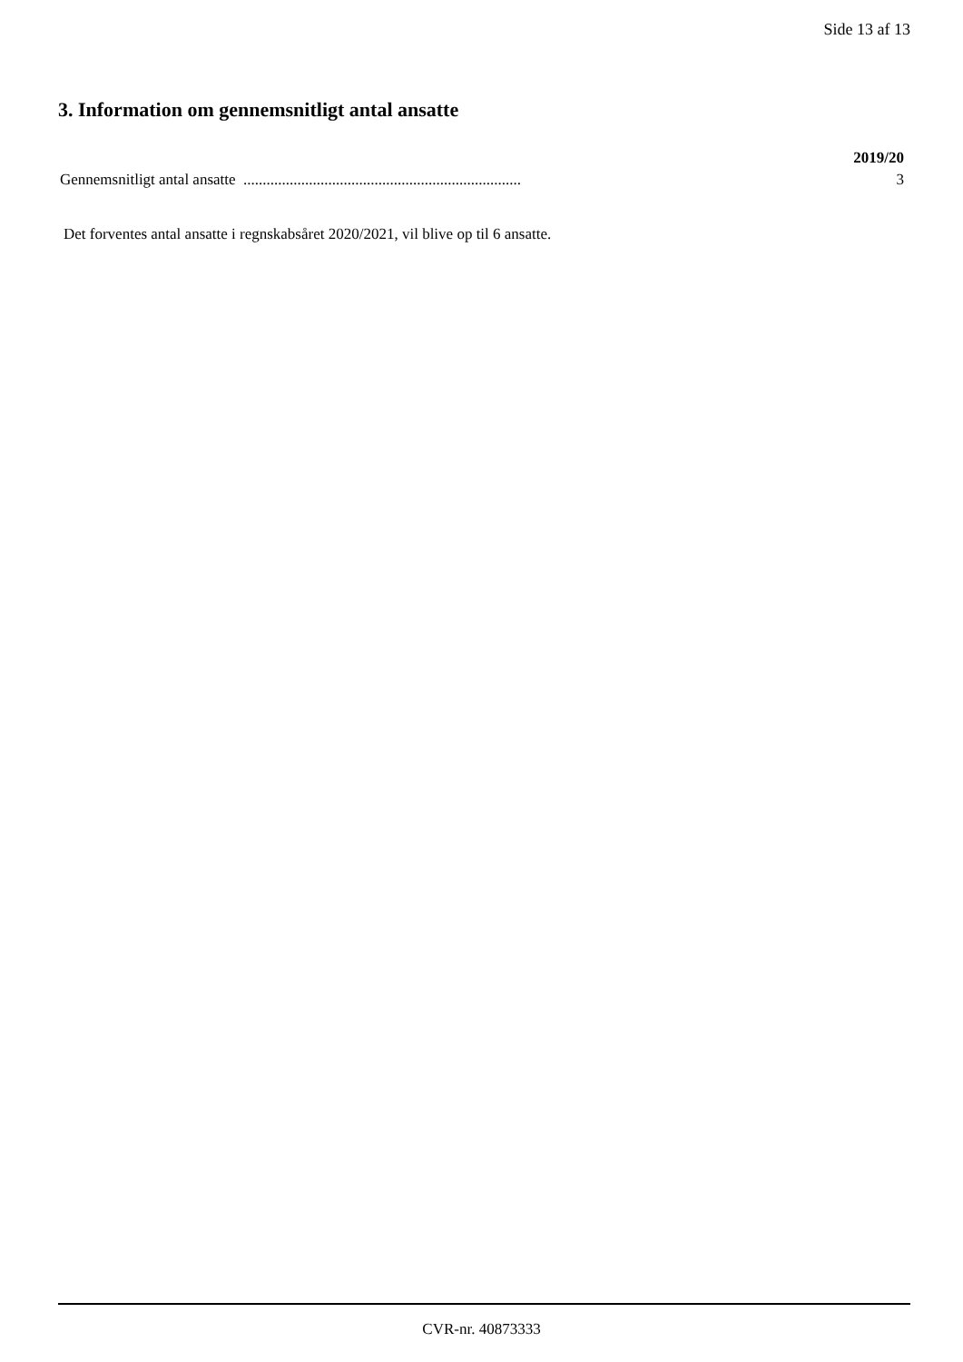Side 13 af 13
3. Information om gennemsnitligt antal ansatte
| | 2019/20 |
| --- | --- |
| Gennemsnitligt antal ansatte ........................................................................ | 3 |
Det forventes antal ansatte i regnskabsåret 2020/2021, vil blive op til 6 ansatte.
CVR-nr. 40873333